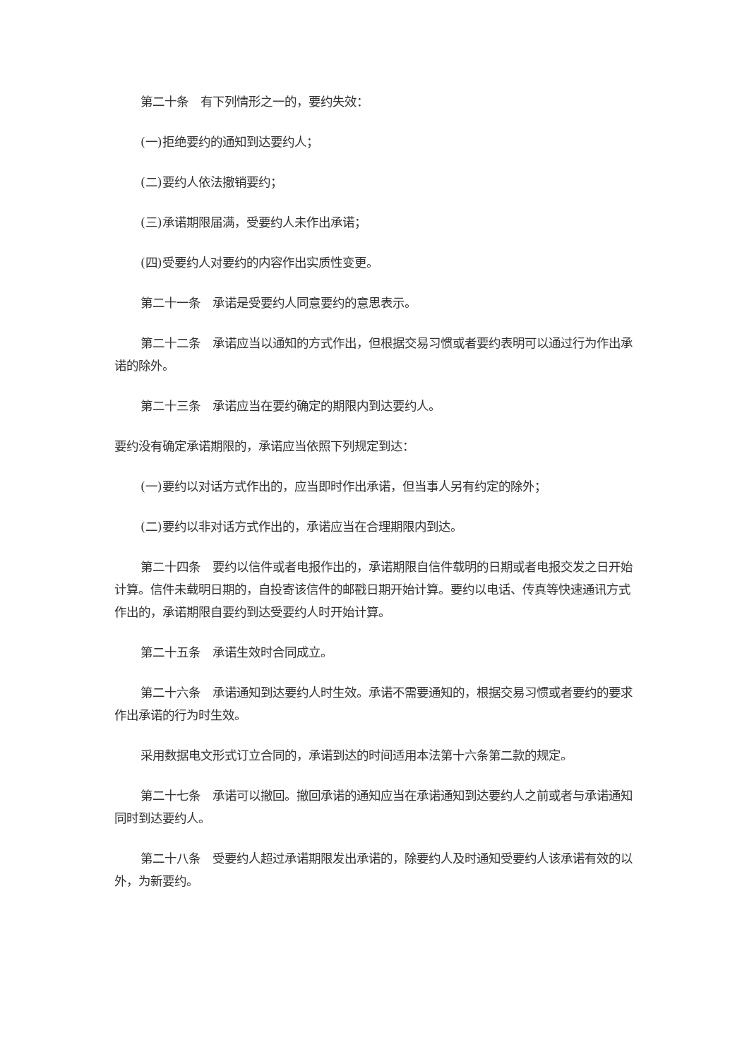第二十条　有下列情形之一的，要约失效：
(一)拒绝要约的通知到达要约人；
(二)要约人依法撤销要约；
(三)承诺期限届满，受要约人未作出承诺；
(四)受要约人对要约的内容作出实质性变更。
第二十一条　承诺是受要约人同意要约的意思表示。
第二十二条　承诺应当以通知的方式作出，但根据交易习惯或者要约表明可以通过行为作出承诺的除外。
第二十三条　承诺应当在要约确定的期限内到达要约人。
要约没有确定承诺期限的，承诺应当依照下列规定到达：
(一)要约以对话方式作出的，应当即时作出承诺，但当事人另有约定的除外；
(二)要约以非对话方式作出的，承诺应当在合理期限内到达。
第二十四条　要约以信件或者电报作出的，承诺期限自信件载明的日期或者电报交发之日开始计算。信件未载明日期的，自投寄该信件的邮戳日期开始计算。要约以电话、传真等快速通讯方式作出的，承诺期限自要约到达受要约人时开始计算。
第二十五条　承诺生效时合同成立。
第二十六条　承诺通知到达要约人时生效。承诺不需要通知的，根据交易习惯或者要约的要求作出承诺的行为时生效。
采用数据电文形式订立合同的，承诺到达的时间适用本法第十六条第二款的规定。
第二十七条　承诺可以撤回。撤回承诺的通知应当在承诺通知到达要约人之前或者与承诺通知同时到达要约人。
第二十八条　受要约人超过承诺期限发出承诺的，除要约人及时通知受要约人该承诺有效的以外，为新要约。